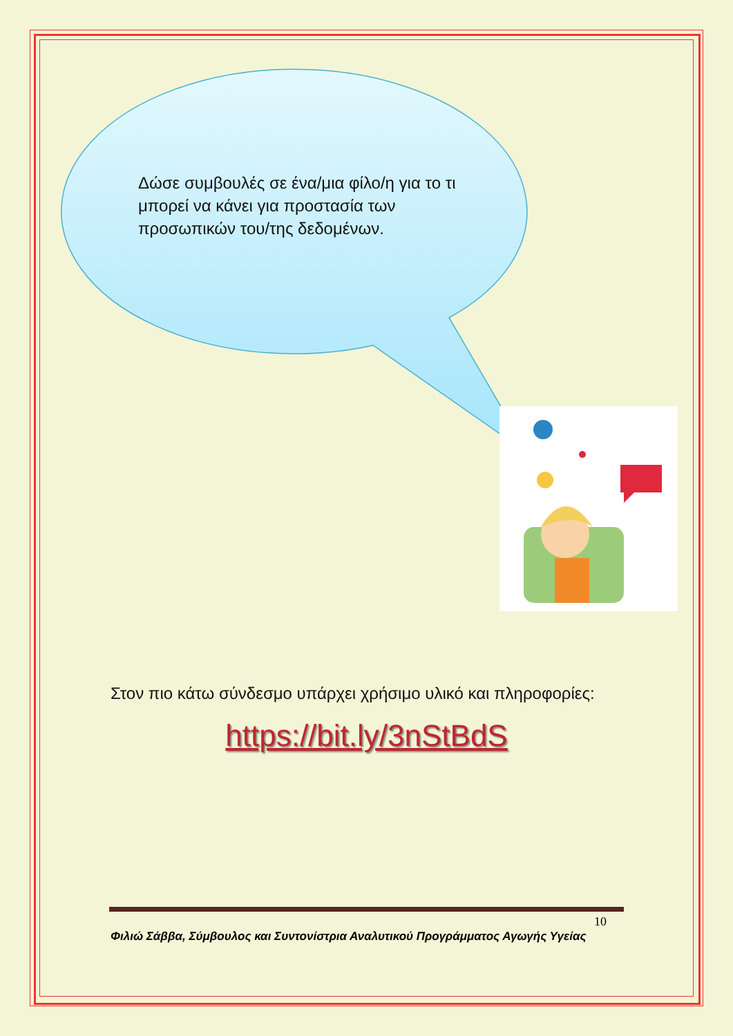Δώσε συμβουλές σε ένα/μια φίλο/η για το τι μπορεί να κάνει για προστασία των προσωπικών του/της δεδομένων.
Στον πιο κάτω σύνδεσμο υπάρχει χρήσιμο υλικό και πληροφορίες:
https://bit.ly/3nStBdS
10
Φιλιώ Σάββα, Σύμβουλος και Συντονίστρια Αναλυτικού Προγράμματος Αγωγής Υγείας